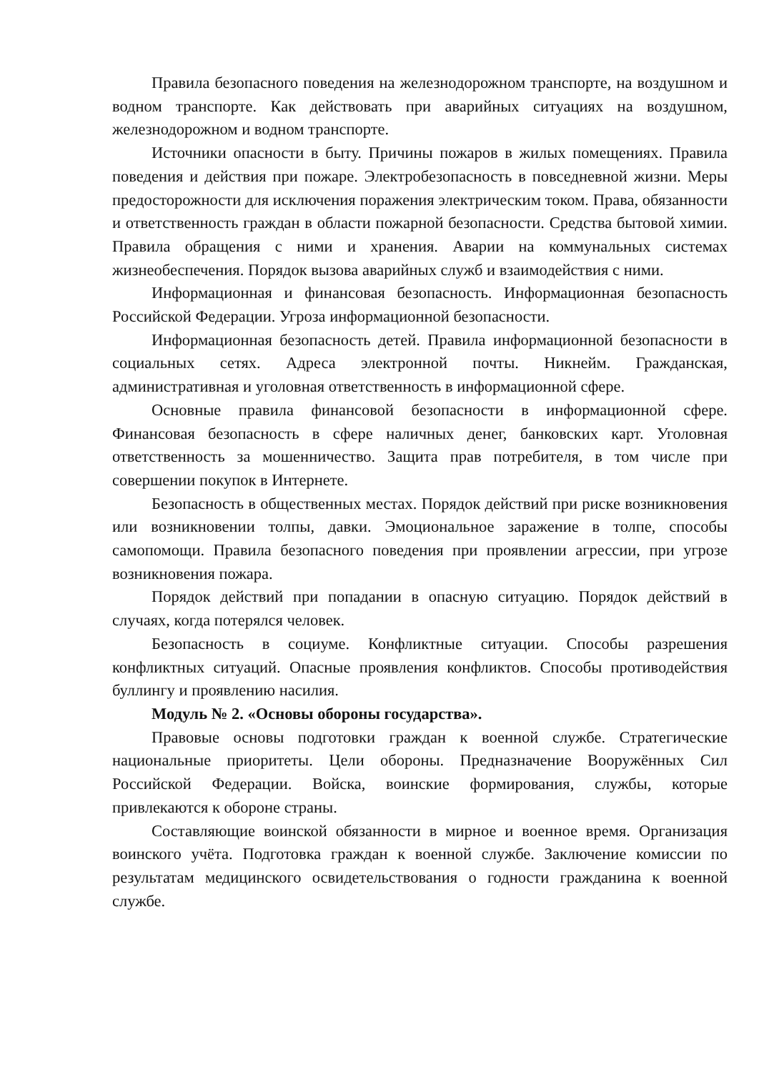Правила безопасного поведения на железнодорожном транспорте, на воздушном и водном транспорте. Как действовать при аварийных ситуациях на воздушном, железнодорожном и водном транспорте.
Источники опасности в быту. Причины пожаров в жилых помещениях. Правила поведения и действия при пожаре. Электробезопасность в повседневной жизни. Меры предосторожности для исключения поражения электрическим током. Права, обязанности и ответственность граждан в области пожарной безопасности. Средства бытовой химии. Правила обращения с ними и хранения. Аварии на коммунальных системах жизнеобеспечения. Порядок вызова аварийных служб и взаимодействия с ними.
Информационная и финансовая безопасность. Информационная безопасность Российской Федерации. Угроза информационной безопасности.
Информационная безопасность детей. Правила информационной безопасности в социальных сетях. Адреса электронной почты. Никнейм. Гражданская, административная и уголовная ответственность в информационной сфере.
Основные правила финансовой безопасности в информационной сфере. Финансовая безопасность в сфере наличных денег, банковских карт. Уголовная ответственность за мошенничество. Защита прав потребителя, в том числе при совершении покупок в Интернете.
Безопасность в общественных местах. Порядок действий при риске возникновения или возникновении толпы, давки. Эмоциональное заражение в толпе, способы самопомощи. Правила безопасного поведения при проявлении агрессии, при угрозе возникновения пожара.
Порядок действий при попадании в опасную ситуацию. Порядок действий в случаях, когда потерялся человек.
Безопасность в социуме. Конфликтные ситуации. Способы разрешения конфликтных ситуаций. Опасные проявления конфликтов. Способы противодействия буллингу и проявлению насилия.
Модуль № 2. «Основы обороны государства».
Правовые основы подготовки граждан к военной службе. Стратегические национальные приоритеты. Цели обороны. Предназначение Вооружённых Сил Российской Федерации. Войска, воинские формирования, службы, которые привлекаются к обороне страны.
Составляющие воинской обязанности в мирное и военное время. Организация воинского учёта. Подготовка граждан к военной службе. Заключение комиссии по результатам медицинского освидетельствования о годности гражданина к военной службе.